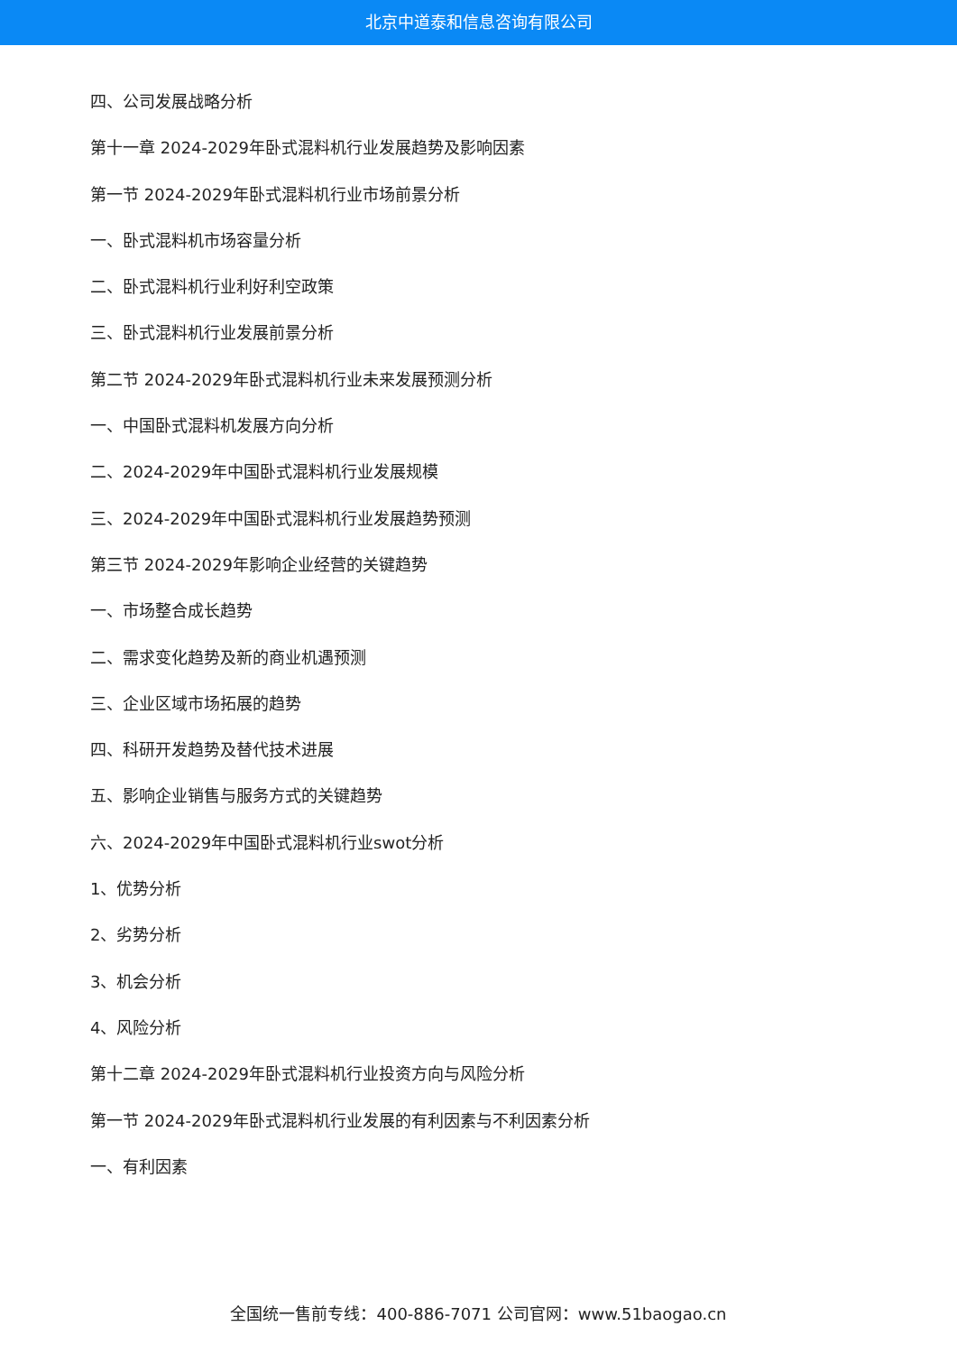北京中道泰和信息咨询有限公司
四、公司发展战略分析
第十一章 2024-2029年卧式混料机行业发展趋势及影响因素
第一节 2024-2029年卧式混料机行业市场前景分析
一、卧式混料机市场容量分析
二、卧式混料机行业利好利空政策
三、卧式混料机行业发展前景分析
第二节 2024-2029年卧式混料机行业未来发展预测分析
一、中国卧式混料机发展方向分析
二、2024-2029年中国卧式混料机行业发展规模
三、2024-2029年中国卧式混料机行业发展趋势预测
第三节 2024-2029年影响企业经营的关键趋势
一、市场整合成长趋势
二、需求变化趋势及新的商业机遇预测
三、企业区域市场拓展的趋势
四、科研开发趋势及替代技术进展
五、影响企业销售与服务方式的关键趋势
六、2024-2029年中国卧式混料机行业swot分析
1、优势分析
2、劣势分析
3、机会分析
4、风险分析
第十二章 2024-2029年卧式混料机行业投资方向与风险分析
第一节 2024-2029年卧式混料机行业发展的有利因素与不利因素分析
一、有利因素
全国统一售前专线：400-886-7071 公司官网：www.51baogao.cn